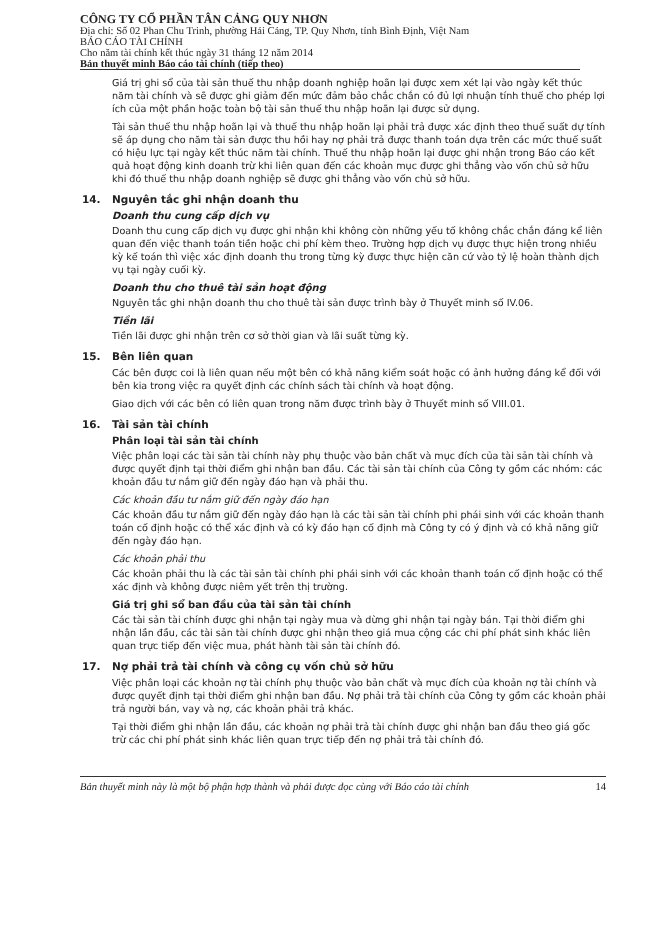CÔNG TY CỔ PHẦN TÂN CẢNG QUY NHƠN
Địa chỉ: Số 02 Phan Chu Trinh, phường Hải Cảng, TP. Quy Nhơn, tỉnh Bình Định, Việt Nam
BÁO CÁO TÀI CHÍNH
Cho năm tài chính kết thúc ngày 31 tháng 12 năm 2014
Bản thuyết minh Báo cáo tài chính (tiếp theo)
Giá trị ghi sổ của tài sản thuế thu nhập doanh nghiệp hoãn lại được xem xét lại vào ngày kết thúc năm tài chính và sẽ được ghi giảm đến mức đảm bảo chắc chắn có đủ lợi nhuận tính thuế cho phép lợi ích của một phần hoặc toàn bộ tài sản thuế thu nhập hoãn lại được sử dụng.
Tài sản thuế thu nhập hoãn lại và thuế thu nhập hoãn lại phải trả được xác định theo thuế suất dự tính sẽ áp dụng cho năm tài sản được thu hồi hay nợ phải trả được thanh toán dựa trên các mức thuế suất có hiệu lực tại ngày kết thúc năm tài chính. Thuế thu nhập hoãn lại được ghi nhận trong Báo cáo kết quả hoạt động kinh doanh trừ khi liên quan đến các khoản mục được ghi thẳng vào vốn chủ sở hữu khi đó thuế thu nhập doanh nghiệp sẽ được ghi thẳng vào vốn chủ sở hữu.
14. Nguyên tắc ghi nhận doanh thu
Doanh thu cung cấp dịch vụ
Doanh thu cung cấp dịch vụ được ghi nhận khi không còn những yếu tố không chắc chắn đáng kể liên quan đến việc thanh toán tiền hoặc chi phí kèm theo. Trường hợp dịch vụ được thực hiện trong nhiều kỳ kế toán thì việc xác định doanh thu trong từng kỳ được thực hiện căn cứ vào tỷ lệ hoàn thành dịch vụ tại ngày cuối kỳ.
Doanh thu cho thuê tài sản hoạt động
Nguyên tắc ghi nhận doanh thu cho thuê tài sản được trình bày ở Thuyết minh số IV.06.
Tiền lãi
Tiền lãi được ghi nhận trên cơ sở thời gian và lãi suất từng kỳ.
15. Bên liên quan
Các bên được coi là liên quan nếu một bên có khả năng kiểm soát hoặc có ảnh hưởng đáng kể đối với bên kia trong việc ra quyết định các chính sách tài chính và hoạt động.
Giao dịch với các bên có liên quan trong năm được trình bày ở Thuyết minh số VIII.01.
16. Tài sản tài chính
Phân loại tài sản tài chính
Việc phân loại các tài sản tài chính này phụ thuộc vào bản chất và mục đích của tài sản tài chính và được quyết định tại thời điểm ghi nhận ban đầu. Các tài sản tài chính của Công ty gồm các nhóm: các khoản đầu tư nắm giữ đến ngày đáo hạn và phải thu.
Các khoản đầu tư nắm giữ đến ngày đáo hạn
Các khoản đầu tư nắm giữ đến ngày đáo hạn là các tài sản tài chính phi phái sinh với các khoản thanh toán cố định hoặc có thể xác định và có kỳ đáo hạn cố định mà Công ty có ý định và có khả năng giữ đến ngày đáo hạn.
Các khoản phải thu
Các khoản phải thu là các tài sản tài chính phi phái sinh với các khoản thanh toán cố định hoặc có thể xác định và không được niêm yết trên thị trường.
Giá trị ghi sổ ban đầu của tài sản tài chính
Các tài sản tài chính được ghi nhận tại ngày mua và dừng ghi nhận tại ngày bán. Tại thời điểm ghi nhận lần đầu, các tài sản tài chính được ghi nhận theo giá mua cộng các chi phí phát sinh khác liên quan trực tiếp đến việc mua, phát hành tài sản tài chính đó.
17. Nợ phải trả tài chính và công cụ vốn chủ sở hữu
Việc phân loại các khoản nợ tài chính phụ thuộc vào bản chất và mục đích của khoản nợ tài chính và được quyết định tại thời điểm ghi nhận ban đầu. Nợ phải trả tài chính của Công ty gồm các khoản phải trả người bán, vay và nợ, các khoản phải trả khác.
Tại thời điểm ghi nhận lần đầu, các khoản nợ phải trả tài chính được ghi nhận ban đầu theo giá gốc trừ các chi phí phát sinh khác liên quan trực tiếp đến nợ phải trả tài chính đó.
Bản thuyết minh này là một bộ phận hợp thành và phải được đọc cùng với Báo cáo tài chính 14